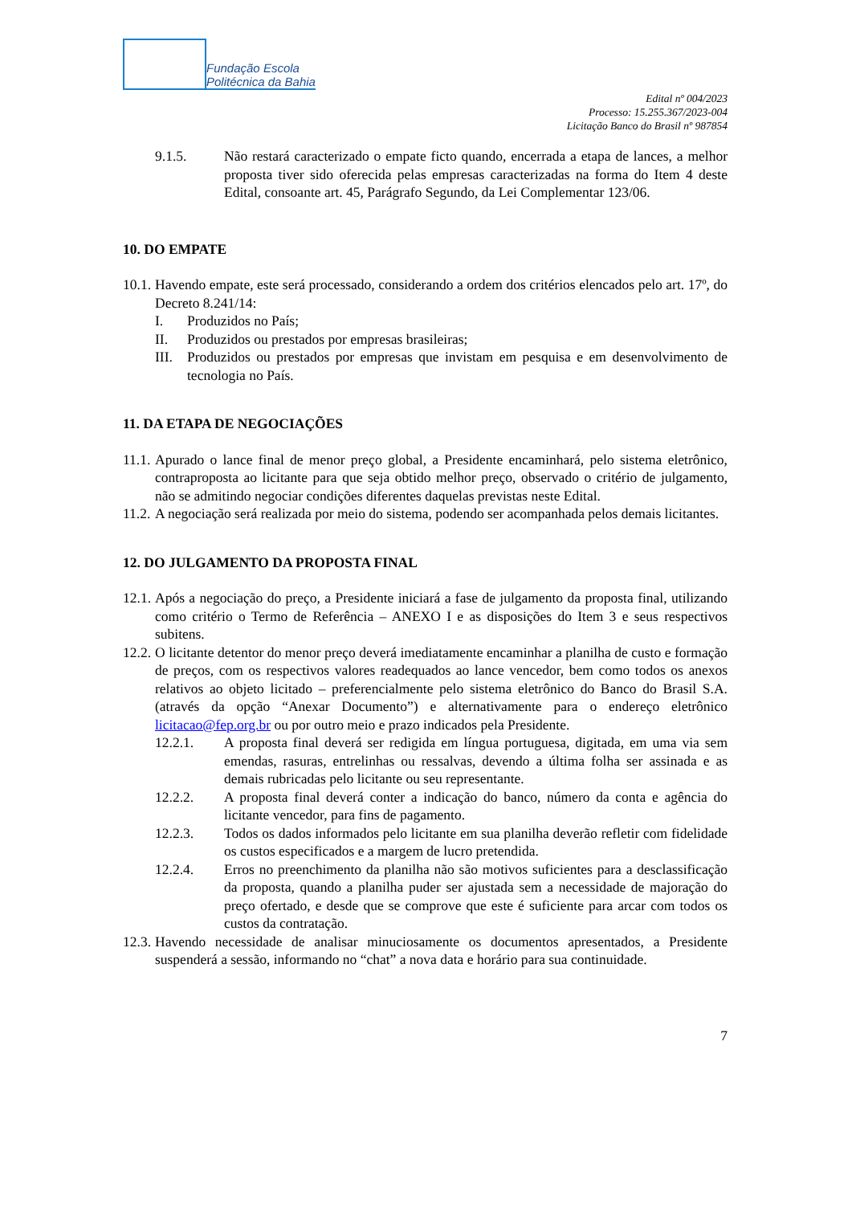Fundação Escola
Politécnica da Bahia
Edital nº 004/2023
Processo: 15.255.367/2023-004
Licitação Banco do Brasil nº 987854
9.1.5. Não restará caracterizado o empate ficto quando, encerrada a etapa de lances, a melhor proposta tiver sido oferecida pelas empresas caracterizadas na forma do Item 4 deste Edital, consoante art. 45, Parágrafo Segundo, da Lei Complementar 123/06.
10. DO EMPATE
10.1. Havendo empate, este será processado, considerando a ordem dos critérios elencados pelo art. 17º, do Decreto 8.241/14:
I. Produzidos no País;
II. Produzidos ou prestados por empresas brasileiras;
III. Produzidos ou prestados por empresas que invistam em pesquisa e em desenvolvimento de tecnologia no País.
11. DA ETAPA DE NEGOCIAÇÕES
11.1. Apurado o lance final de menor preço global, a Presidente encaminhará, pelo sistema eletrônico, contraproposta ao licitante para que seja obtido melhor preço, observado o critério de julgamento, não se admitindo negociar condições diferentes daquelas previstas neste Edital.
11.2. A negociação será realizada por meio do sistema, podendo ser acompanhada pelos demais licitantes.
12. DO JULGAMENTO DA PROPOSTA FINAL
12.1. Após a negociação do preço, a Presidente iniciará a fase de julgamento da proposta final, utilizando como critério o Termo de Referência – ANEXO I e as disposições do Item 3 e seus respectivos subitens.
12.2. O licitante detentor do menor preço deverá imediatamente encaminhar a planilha de custo e formação de preços, com os respectivos valores readequados ao lance vencedor, bem como todos os anexos relativos ao objeto licitado – preferencialmente pelo sistema eletrônico do Banco do Brasil S.A. (através da opção “Anexar Documento”) e alternativamente para o endereço eletrônico licitacao@fep.org.br ou por outro meio e prazo indicados pela Presidente.
12.2.1. A proposta final deverá ser redigida em língua portuguesa, digitada, em uma via sem emendas, rasuras, entrelinhas ou ressalvas, devendo a última folha ser assinada e as demais rubricadas pelo licitante ou seu representante.
12.2.2. A proposta final deverá conter a indicação do banco, número da conta e agência do licitante vencedor, para fins de pagamento.
12.2.3. Todos os dados informados pelo licitante em sua planilha deverão refletir com fidelidade os custos especificados e a margem de lucro pretendida.
12.2.4. Erros no preenchimento da planilha não são motivos suficientes para a desclassificação da proposta, quando a planilha puder ser ajustada sem a necessidade de majoração do preço ofertado, e desde que se comprove que este é suficiente para arcar com todos os custos da contratação.
12.3. Havendo necessidade de analisar minuciosamente os documentos apresentados, a Presidente suspenderá a sessão, informando no “chat” a nova data e horário para sua continuidade.
7